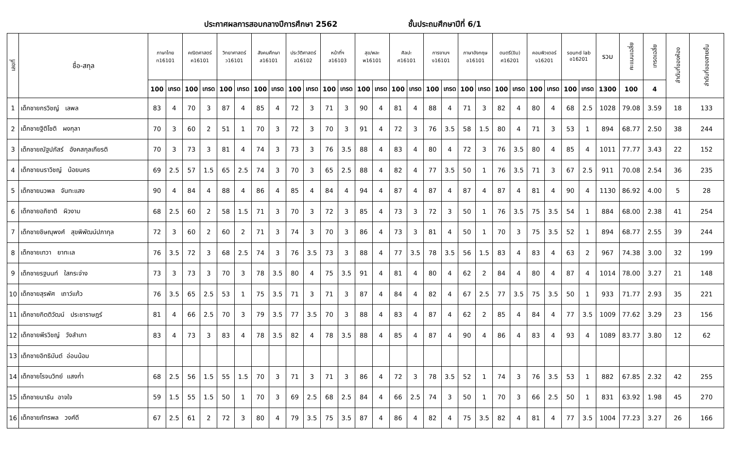ประกาศผลการสอบกลางปีการศึกษา 2562 ชั้นประถมศึกษาปีที่ 6/1
| เลขที่ | ชื่อ-สกุล | ภาษาไทย ท16101 | | คณิตศาสตร์ ค16101 | | วิทยาศาสตร์ ว16101 | | สังคมศึกษา ส16101 | | ประวัติศาสตร์ ส16102 | | หน้าที่ฯ ส16103 | | สุข/พละ พ16101 | | ศิลปะ ศ16101 | | การงานฯ ง16101 | | ภาษาอังกฤษ อ16101 | | ดนตรี(ขิม) ศ16201 | | คอมพิวเตอร์ ง16201 | | sound lab อ16201 | | รวม | คะแนนเฉลี่ย | เกรดเฉลี่ย | ลำดับที่ของห้อง | ลำดับที่ของสายชั้น |
| --- | --- | --- | --- | --- | --- | --- | --- | --- | --- | --- | --- | --- | --- | --- | --- | --- | --- | --- | --- | --- | --- | --- | --- | --- | --- | --- | --- | --- | --- | --- | --- | --- |
| | | 100 | เกรด | 100 | เกรด | 100 | เกรด | 100 | เกรด | 100 | เกรด | 100 | เกรด | 100 | เกรด | 100 | เกรด | 100 | เกรด | 100 | เกรด | 100 | เกรด | 100 | เกรด | 100 | เกรด | 1300 | 100 | 4 | | |
| 1 | เด็กชายกรวิชญ์ เลพล | 83 | 4 | 70 | 3 | 87 | 4 | 85 | 4 | 72 | 3 | 71 | 3 | 90 | 4 | 81 | 4 | 88 | 4 | 71 | 3 | 82 | 4 | 80 | 4 | 68 | 2.5 | 1028 | 79.08 | 3.59 | 18 | 133 |
| 2 | เด็กชายฐิติโชติ ผงกุลา | 70 | 3 | 60 | 2 | 51 | 1 | 70 | 3 | 72 | 3 | 70 | 3 | 91 | 4 | 72 | 3 | 76 | 3.5 | 58 | 1.5 | 80 | 4 | 71 | 3 | 53 | 1 | 894 | 68.77 | 2.50 | 38 | 244 |
| 3 | เด็กชายณัฐปภัสร์ อังคสกุลเกียรติ | 70 | 3 | 73 | 3 | 81 | 4 | 74 | 3 | 73 | 3 | 76 | 3.5 | 88 | 4 | 83 | 4 | 80 | 4 | 72 | 3 | 76 | 3.5 | 80 | 4 | 85 | 4 | 1011 | 77.77 | 3.43 | 22 | 152 |
| 4 | เด็กชายนราวิชญ์ น้อยนคร | 69 | 2.5 | 57 | 1.5 | 65 | 2.5 | 74 | 3 | 70 | 3 | 65 | 2.5 | 88 | 4 | 82 | 4 | 77 | 3.5 | 50 | 1 | 76 | 3.5 | 71 | 3 | 67 | 2.5 | 911 | 70.08 | 2.54 | 36 | 235 |
| 5 | เด็กชายนวพล จันทะแสง | 90 | 4 | 84 | 4 | 88 | 4 | 86 | 4 | 85 | 4 | 84 | 4 | 94 | 4 | 87 | 4 | 87 | 4 | 87 | 4 | 87 | 4 | 81 | 4 | 90 | 4 | 1130 | 86.92 | 4.00 | 5 | 28 |
| 6 | เด็กชายอภิชาติ ผิวงาม | 68 | 2.5 | 60 | 2 | 58 | 1.5 | 71 | 3 | 70 | 3 | 72 | 3 | 85 | 4 | 73 | 3 | 72 | 3 | 50 | 1 | 76 | 3.5 | 75 | 3.5 | 54 | 1 | 884 | 68.00 | 2.38 | 41 | 254 |
| 7 | เด็กชายชิษณุพงศ์ สุขพิพัฒน์ปภากุล | 72 | 3 | 60 | 2 | 60 | 2 | 71 | 3 | 74 | 3 | 70 | 3 | 86 | 4 | 73 | 3 | 81 | 4 | 50 | 1 | 70 | 3 | 75 | 3.5 | 52 | 1 | 894 | 68.77 | 2.55 | 39 | 244 |
| 8 | เด็กชายเทวา ยาทะเล | 76 | 3.5 | 72 | 3 | 68 | 2.5 | 74 | 3 | 76 | 3.5 | 73 | 3 | 88 | 4 | 77 | 3.5 | 78 | 3.5 | 56 | 1.5 | 83 | 4 | 83 | 4 | 63 | 2 | 967 | 74.38 | 3.00 | 32 | 199 |
| 9 | เด็กชายรฐนนท์ ใสกระจ่าง | 73 | 3 | 73 | 3 | 70 | 3 | 78 | 3.5 | 80 | 4 | 75 | 3.5 | 91 | 4 | 81 | 4 | 80 | 4 | 62 | 2 | 84 | 4 | 80 | 4 | 87 | 4 | 1014 | 78.00 | 3.27 | 21 | 148 |
| 10 | เด็กชายสุรพัศ เถาว์แก้ว | 76 | 3.5 | 65 | 2.5 | 53 | 1 | 75 | 3.5 | 71 | 3 | 71 | 3 | 87 | 4 | 84 | 4 | 82 | 4 | 67 | 2.5 | 77 | 3.5 | 75 | 3.5 | 50 | 1 | 933 | 71.77 | 2.93 | 35 | 221 |
| 11 | เด็กชายกิตติวัฒน์ ประชาราษฎร์ | 81 | 4 | 66 | 2.5 | 70 | 3 | 79 | 3.5 | 77 | 3.5 | 70 | 3 | 88 | 4 | 83 | 4 | 87 | 4 | 62 | 2 | 85 | 4 | 84 | 4 | 77 | 3.5 | 1009 | 77.62 | 3.29 | 23 | 156 |
| 12 | เด็กชายพีรวิชญ์ วังสำเภา | 83 | 4 | 73 | 3 | 83 | 4 | 78 | 3.5 | 82 | 4 | 78 | 3.5 | 88 | 4 | 85 | 4 | 87 | 4 | 90 | 4 | 86 | 4 | 83 | 4 | 93 | 4 | 1089 | 83.77 | 3.80 | 12 | 62 |
| 13 | เด็กชายอิทธิมันต์ อ่อนน้อม | | | | | | | | | | | | | | | | | | | | | | | | | | | | | | | |
| 14 | เด็กชายโรจนวิทย์ แสงก่ำ | 68 | 2.5 | 56 | 1.5 | 55 | 1.5 | 70 | 3 | 71 | 3 | 71 | 3 | 86 | 4 | 72 | 3 | 78 | 3.5 | 52 | 1 | 74 | 3 | 76 | 3.5 | 53 | 1 | 882 | 67.85 | 2.32 | 42 | 255 |
| 15 | เด็กชายนาธัน อาจใจ | 59 | 1.5 | 55 | 1.5 | 50 | 1 | 70 | 3 | 69 | 2.5 | 68 | 2.5 | 84 | 4 | 66 | 2.5 | 74 | 3 | 50 | 1 | 70 | 3 | 66 | 2.5 | 50 | 1 | 831 | 63.92 | 1.98 | 45 | 270 |
| 16 | เด็กชายภัทรพล วงศ์ดี | 67 | 2.5 | 61 | 2 | 72 | 3 | 80 | 4 | 79 | 3.5 | 75 | 3.5 | 87 | 4 | 86 | 4 | 82 | 4 | 75 | 3.5 | 82 | 4 | 81 | 4 | 77 | 3.5 | 1004 | 77.23 | 3.27 | 26 | 166 |